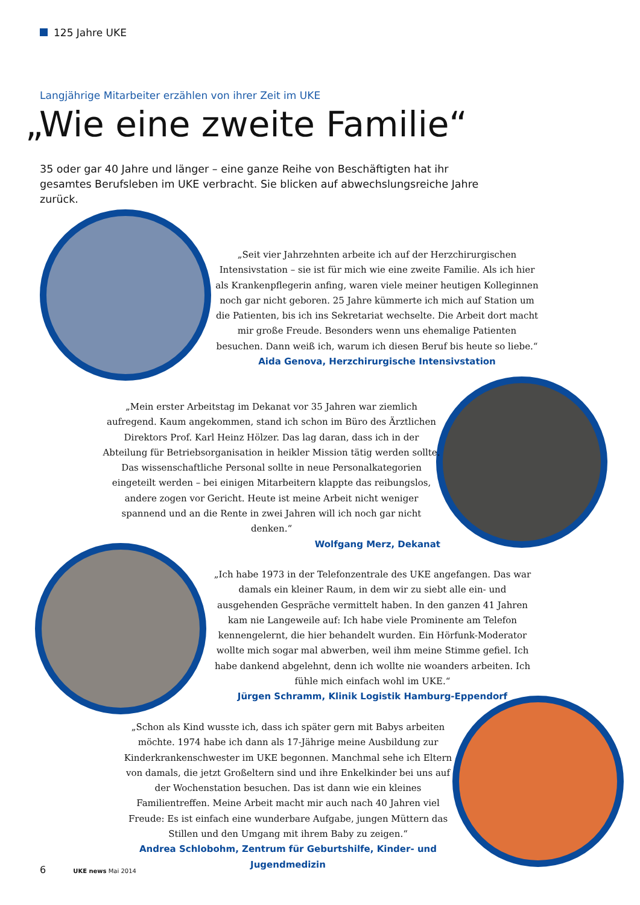125 Jahre UKE
Langjährige Mitarbeiter erzählen von ihrer Zeit im UKE
„Wie eine zweite Familie“
35 oder gar 40 Jahre und länger – eine ganze Reihe von Beschäftigten hat ihr gesamtes Berufsleben im UKE verbracht. Sie blicken auf abwechslungsreiche Jahre zurück.
„Seit vier Jahrzehnten arbeite ich auf der Herzchirurgischen Intensivstation – sie ist für mich wie eine zweite Familie. Als ich hier als Krankenpflegerin anfing, waren viele meiner heutigen Kolleginnen noch gar nicht geboren. 25 Jahre kümmerte ich mich auf Station um die Patienten, bis ich ins Sekretariat wechselte. Die Arbeit dort macht mir große Freude. Besonders wenn uns ehemalige Patienten besuchen. Dann weiß ich, warum ich diesen Beruf bis heute so liebe.“Aida Genova, Herzchirurgische Intensivstation
„Mein erster Arbeitstag im Dekanat vor 35 Jahren war ziemlich aufregend. Kaum angekommen, stand ich schon im Büro des Ärztlichen Direktors Prof. Karl Heinz Hölzer. Das lag daran, dass ich in der Abteilung für Betriebsorganisation in heikler Mission tätig werden sollte. Das wissenschaftliche Personal sollte in neue Personalkategorien eingeteilt werden – bei einigen Mitarbeitern klappte das reibungslos, andere zogen vor Gericht. Heute ist meine Arbeit nicht weniger spannend und an die Rente in zwei Jahren will ich noch gar nicht denken.“Wolfgang Merz, Dekanat
„Ich habe 1973 in der Telefonzentrale des UKE angefangen. Das war damals ein kleiner Raum, in dem wir zu siebt alle ein- und ausgehenden Gespräche vermittelt haben. In den ganzen 41 Jahren kam nie Langeweile auf: Ich habe viele Prominente am Telefon kennengelernt, die hier behandelt wurden. Ein Hörfunk-Moderator wollte mich sogar mal abwerben, weil ihm meine Stimme gefiel. Ich habe dankend abgelehnt, denn ich wollte nie woanders arbeiten. Ich fühle mich einfach wohl im UKE.“Jürgen Schramm, Klinik Logistik Hamburg-Eppendorf
„Schon als Kind wusste ich, dass ich später gern mit Babys arbeiten möchte. 1974 habe ich dann als 17-Jährige meine Ausbildung zur Kinderkrankenschwester im UKE begonnen. Manchmal sehe ich Eltern von damals, die jetzt Großeltern sind und ihre Enkelkinder bei uns auf der Wochenstation besuchen. Das ist dann wie ein kleines Familientreffen. Meine Arbeit macht mir auch nach 40 Jahren viel Freude: Es ist einfach eine wunderbare Aufgabe, jungen Müttern das Stillen und den Umgang mit ihrem Baby zu zeigen.“Andrea Schlobohm, Zentrum für Geburtshilfe, Kinder- und Jugendmedizin
6 UKE news Mai 2014